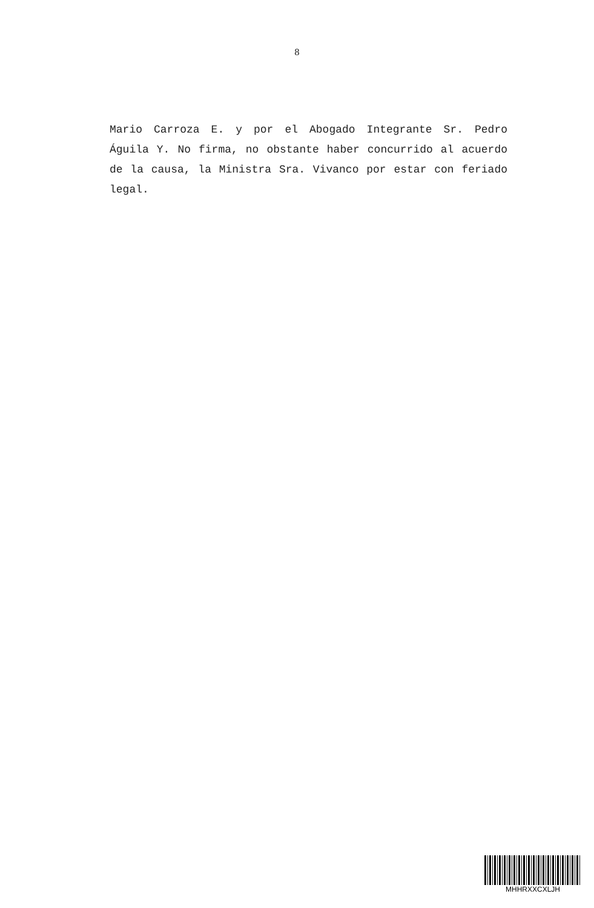8
Mario Carroza E. y por el Abogado Integrante Sr. Pedro Águila Y. No firma, no obstante haber concurrido al acuerdo de la causa, la Ministra Sra. Vivanco por estar con feriado legal.
MHHRXXCXLJH